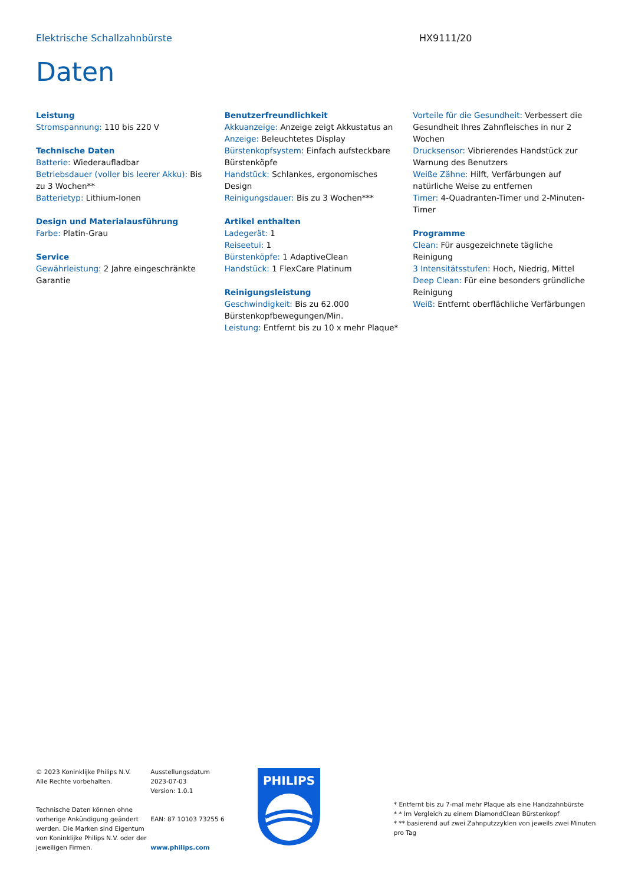Elektrische Schallzahnbürste HX9111/20
Daten
Leistung
Stromspannung: 110 bis 220 V
Technische Daten
Batterie: Wiederaufladbar
Betriebsdauer (voller bis leerer Akku): Bis zu 3 Wochen**
Batterietyp: Lithium-Ionen
Design und Materialausführung
Farbe: Platin-Grau
Service
Gewährleistung: 2 Jahre eingeschränkte Garantie
Benutzerfreundlichkeit
Akkuanzeige: Anzeige zeigt Akkustatus an
Anzeige: Beleuchtetes Display
Bürstenkopfsystem: Einfach aufsteckbare Bürstenköpfe
Handstück: Schlankes, ergonomisches Design
Reinigungsdauer: Bis zu 3 Wochen***
Artikel enthalten
Ladegerät: 1
Reiseetui: 1
Bürstenköpfe: 1 AdaptiveClean
Handstück: 1 FlexCare Platinum
Reinigungsleistung
Geschwindigkeit: Bis zu 62.000 Bürstenkopfbewegungen/Min.
Leistung: Entfernt bis zu 10 x mehr Plaque*
Vorteile für die Gesundheit: Verbessert die Gesundheit Ihres Zahnfleisches in nur 2 Wochen
Drucksensor: Vibrierendes Handstück zur Warnung des Benutzers
Weiße Zähne: Hilft, Verfärbungen auf natürliche Weise zu entfernen
Timer: 4-Quadranten-Timer und 2-Minuten-Timer
Programme
Clean: Für ausgezeichnete tägliche Reinigung
3 Intensitätsstufen: Hoch, Niedrig, Mittel
Deep Clean: Für eine besonders gründliche Reinigung
Weiß: Entfernt oberflächliche Verfärbungen
© 2023 Koninklijke Philips N.V.
Alle Rechte vorbehalten.
Technische Daten können ohne vorherige Ankündigung geändert werden. Die Marken sind Eigentum von Koninklijke Philips N.V. oder der jeweiligen Firmen.
Ausstellungsdatum
2023-07-03
Version: 1.0.1
EAN: 87 10103 73255 6
www.philips.com
PHILIPS
* Entfernt bis zu 7-mal mehr Plaque als eine Handzahnbürste
* * Im Vergleich zu einem DiamondClean Bürstenkopf
* ** basierend auf zwei Zahnputzzyklen von jeweils zwei Minuten pro Tag